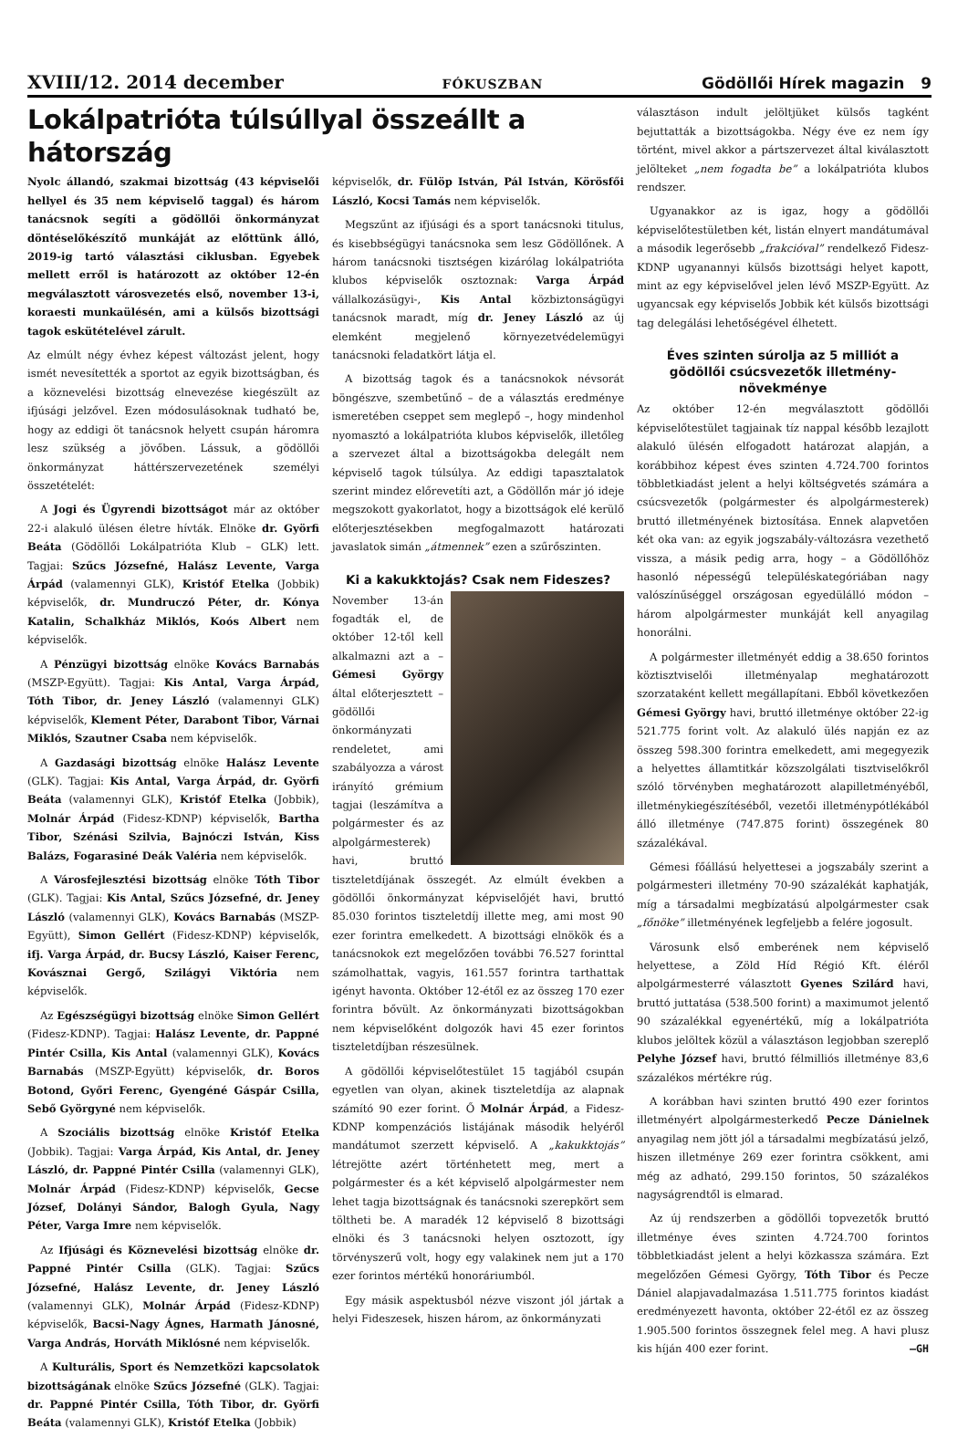XVIII/12. 2014 december FÓKUSZBAN Gödöllői Hírek magazin 9
Lokálpatrióta túlsúllyal összeállt a hátország
Nyolc állandó, szakmai bizottság (43 képviselői hellyel és 35 nem képviselő taggal) és három tanácsnok segíti a gödöllői önkormányzat döntéselőkészítő munkáját az előttünk álló, 2019-ig tartó választási ciklusban. Egyebek mellett erről is határozott az október 12-én megválasztott városvezetés első, november 13-i, koraesti munkaülésén, ami a külsős bizottsági tagok eskütételével zárult.
Az elmúlt négy évhez képest változást jelent, hogy ismét nevesítették a sportot az egyik bizottságban, és a köznevelési bizottság elnevezése kiegészült az ifjúsági jelzővel. Ezen módosulásoknak tudható be, hogy az eddigi öt tanácsnok helyett csupán háromra lesz szükség a jövőben. Lássuk, a gödöllői önkormányzat háttérszervezetének személyi összetételét:
A Jogi és Ügyrendi bizottságot már az október 22-i alakuló ülésen életre hívták. Elnöke dr. Györfi Beáta (Gödöllői Lokálpatrióta Klub – GLK) lett. Tagjai: Szűcs Józsefné, Halász Levente, Varga Árpád (valamennyi GLK), Kristóf Etelka (Jobbik) képviselők, dr. Mundruczó Péter, dr. Kónya Katalin, Schalkház Miklós, Koós Albert nem képviselők.
A Pénzügyi bizottság elnöke Kovács Barnabás (MSZP-Együtt). Tagjai: Kis Antal, Varga Árpád, Tóth Tibor, dr. Jeney László (valamennyi GLK) képviselők, Klement Péter, Darabont Tibor, Várnai Miklós, Szautner Csaba nem képviselők.
A Gazdasági bizottság elnöke Halász Levente (GLK). Tagjai: Kis Antal, Varga Árpád, dr. Györfi Beáta (valamennyi GLK), Kristóf Etelka (Jobbik), Molnár Árpád (Fidesz-KDNP) képviselők, Bartha Tibor, Szénási Szilvia, Bajnóczi István, Kiss Balázs, Fogarasiné Deák Valéria nem képviselők.
A Városfejlesztési bizottság elnöke Tóth Tibor (GLK). Tagjai: Kis Antal, Szűcs Józsefné, dr. Jeney László (valamennyi GLK), Kovács Barnabás (MSZP-Együtt), Simon Gellért (Fidesz-KDNP) képviselők, ifj. Varga Árpád, dr. Bucsy László, Kaiser Ferenc, Kovásznai Gergő, Szilágyi Viktória nem képviselők.
Az Egészségügyi bizottság elnöke Simon Gellért (Fidesz-KDNP). Tagjai: Halász Levente, dr. Pappné Pintér Csilla, Kis Antal (valamennyi GLK), Kovács Barnabás (MSZP-Együtt) képviselők, dr. Boros Botond, Győri Ferenc, Gyengéné Gáspár Csilla, Sebő Györgyné nem képviselők.
A Szociális bizottság elnöke Kristóf Etelka (Jobbik). Tagjai: Varga Árpád, Kis Antal, dr. Jeney László, dr. Pappné Pintér Csilla (valamennyi GLK), Molnár Árpád (Fidesz-KDNP) képviselők, Gecse József, Dolányi Sándor, Balogh Gyula, Nagy Péter, Varga Imre nem képviselők.
Az Ifjúsági és Köznevelési bizottság elnöke dr. Pappné Pintér Csilla (GLK). Tagjai: Szűcs Józsefné, Halász Levente, dr. Jeney László (valamennyi GLK), Molnár Árpád (Fidesz-KDNP) képviselők, Bacsi-Nagy Ágnes, Harmath Jánosné, Varga András, Horváth Miklósné nem képviselők.
A Kulturális, Sport és Nemzetközi kapcsolatok bizottságának elnöke Szűcs Józsefné (GLK). Tagjai: dr. Pappné Pintér Csilla, Tóth Tibor, dr. Györfi Beáta (valamennyi GLK), Kristóf Etelka (Jobbik)
képviselők, dr. Fülöp István, Pál István, Körösfői László, Kocsi Tamás nem képviselők.
Megszűnt az ifjúsági és a sport tanácsnoki titulus, és kisebbségügyi tanácsnoka sem lesz Gödöllőnek. A három tanácsnoki tisztségen kizárólag lokálpatrióta klubos képviselők osztoznak: Varga Árpád vállalkozásügyi-, Kis Antal közbiztonságügyi tanácsnok maradt, míg dr. Jeney László az új elemként megjelenő környezetvédelemügyi tanácsnoki feladatkört látja el.
A bizottság tagok és a tanácsnokok névsorát böngészve, szembetűnő – de a választás eredménye ismeretében cseppet sem meglepő –, hogy mindenhol nyomasztó a lokálpatrióta klubos képviselők, illetőleg a szervezet által a bizottságokba delegált nem képviselő tagok túlsúlya. Az eddigi tapasztalatok szerint mindez előrevetíti azt, a Gödöllőn már jó ideje megszokott gyakorlatot, hogy a bizottságok elé kerülő előterjesztésekben megfogalmazott határozati javaslatok simán „átmennek” ezen a szűrőszinten.
Ki a kakukktojás? Csak nem Fideszes?
November 13-án fogadták el, de október 12-től kell alkalmazni azt a – Gémesi György által előterjesztett – gödöllői önkormányzati rendeletet, ami szabályozza a várost irányító grémium tagjai (leszámítva a polgármester és az alpolgármesterek) havi, bruttó tiszteletdíjának összegét. Az elmúlt években a gödöllői önkormányzat képviselőjét havi, bruttó 85.030 forintos tiszteletdíj illette meg, ami most 90 ezer forintra emelkedett. A bizottsági elnökök és a tanácsnokok ezt megelőzően további 76.527 forinttal számolhattak, vagyis, 161.557 forintra tarthattak igényt havonta. Október 12-étől ez az összeg 170 ezer forintra bővült. Az önkormányzati bizottságokban nem képviselőként dolgozók havi 45 ezer forintos tiszteletdíjban részesülnek.
A gödöllői képviselőtestület 15 tagjából csupán egyetlen van olyan, akinek tiszteletdíja az alapnak számító 90 ezer forint. Ő Molnár Árpád, a Fidesz-KDNP kompenzációs listájának második helyéről mandátumot szerzett képviselő. A „kakukktojás” létrejötte azért történhetett meg, mert a polgármester és a két képviselő alpolgármester nem lehet tagja bizottságnak és tanácsnoki szerepkört sem töltheti be. A maradék 12 képviselő 8 bizottsági elnöki és 3 tanácsnoki helyen osztozott, így törvényszerű volt, hogy egy valakinek nem jut a 170 ezer forintos mértékű honoráriumból.
Egy másik aspektusból nézve viszont jól jártak a helyi Fideszesek, hiszen három, az önkormányzati
választáson indult jelöltjüket külsős tagként bejuttatták a bizottságokba. Négy éve ez nem így történt, mivel akkor a pártszervezet által kiválasztott jelölteket „nem fogadta be” a lokálpatrióta klubos rendszer.
Ugyanakkor az is igaz, hogy a gödöllői képviselőtestületben két, listán elnyert mandátumával a második legerősebb „frakcióval” rendelkező Fidesz-KDNP ugyanannyi külsős bizottsági helyet kapott, mint az egy képviselővel jelen lévő MSZP-Együtt. Az ugyancsak egy képviselős Jobbik két külsős bizottsági tag delegálási lehetőségével élhetett.
Éves szinten súrolja az 5 milliót a gödöllői csúcsvezetők illetmény-növekménye
Az október 12-én megválasztott gödöllői képviselőtestület tagjainak tíz nappal később lezajlott alakuló ülésén elfogadott határozat alapján, a korábbihoz képest éves szinten 4.724.700 forintos többletkiadást jelent a helyi költségvetés számára a csúcsvezetők (polgármester és alpolgármesterek) bruttó illetményének biztosítása. Ennek alapvetően két oka van: az egyik jogszabály-változásra vezethető vissza, a másik pedig arra, hogy – a Gödöllőhöz hasonló népességű településkategóriában nagy valószínűséggel országosan egyedülálló módon – három alpolgármester munkáját kell anyagilag honorálni.
A polgármester illetményét eddig a 38.650 forintos köztisztviselői illetményalap meghatározott szorzataként kellett megállapítani. Ebből következően Gémesi György havi, bruttó illetménye október 22-ig 521.775 forint volt. Az alakuló ülés napján ez az összeg 598.300 forintra emelkedett, ami megegyezik a helyettes államtitkár közszolgálati tisztviselőkről szóló törvényben meghatározott alapilletményéből, illetménykiegészítéséből, vezetői illetménypótlékából álló illetménye (747.875 forint) összegének 80 százalékával.
Gémesi főállású helyettesei a jogszabály szerint a polgármesteri illetmény 70-90 százalékát kaphatják, míg a társadalmi megbízatású alpolgármester csak „főnöke” illetményének legfeljebb a felére jogosult.
Városunk első emberének nem képviselő helyettese, a Zöld Híd Régió Kft. éléről alpolgármesterré választott Gyenes Szilárd havi, bruttó juttatása (538.500 forint) a maximumot jelentő 90 százalékkal egyenértékű, míg a lokálpatrióta klubos jelöltek közül a választáson legjobban szereplő Pelyhe József havi, bruttó félmilliós illetménye 83,6 százalékos mértékre rúg.
A korábban havi szinten bruttó 490 ezer forintos illetményért alpolgármesterkedő Pecze Dánielnek anyagilag nem jött jól a társadalmi megbízatású jelző, hiszen illetménye 269 ezer forintra csökkent, ami még az adható, 299.150 forintos, 50 százalékos nagyságrendtől is elmarad.
Az új rendszerben a gödöllői topvezetők bruttó illetménye éves szinten 4.724.700 forintos többletkiadást jelent a helyi közkassza számára. Ezt megelőzően Gémesi György, Tóth Tibor és Pecze Dániel alapjavadalmazása 1.511.775 forintos kiadást eredményezett havonta, október 22-étől ez az összeg 1.905.500 forintos összegnek felel meg. A havi plusz kis híján 400 ezer forint. –GH